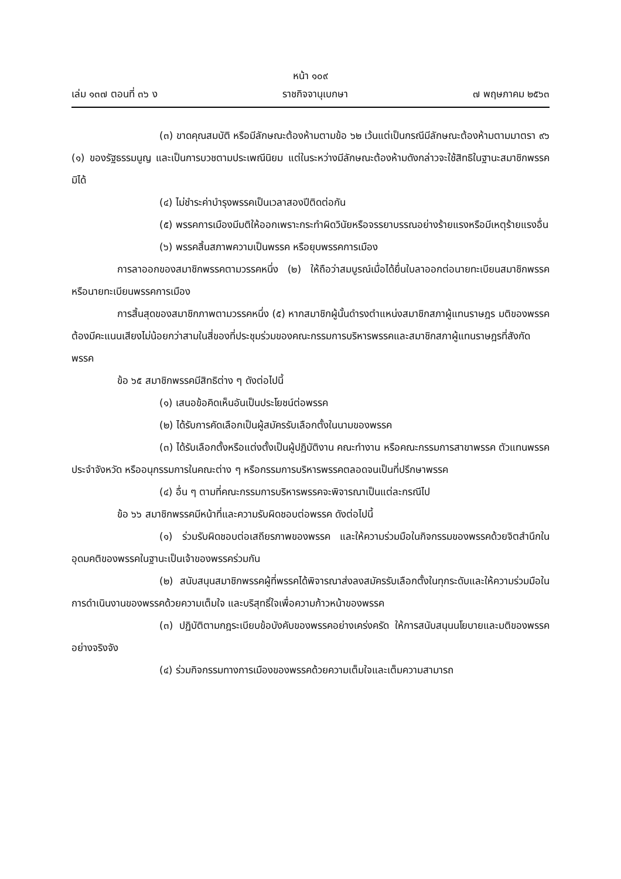หน้า ๑๐๙
เล่ม ๑๓๗ ตอนที่ ๓๖ ง ราชกิจจานุเบกษา ๗ พฤษภาคม ๒๕๖๓
(๓) ขาดคุณสมบัติ หรือมีลักษณะต้องห้ามตามข้อ ๖๒ เว้นแต่เป็นกรณีมีลักษณะต้องห้ามตามมาตรา ๙๖ (๑) ของรัฐธรรมนูญ และเป็นการบวชตามประเพณีนิยม แต่ในระหว่างมีลักษณะต้องห้ามดังกล่าวจะใช้สิทธิในฐานะสมาชิกพรรคมิได้
(๔) ไม่ชำระค่าบำรุงพรรคเป็นเวลาสองปีติดต่อกัน
(๕) พรรคการเมืองมีมติให้ออกเพราะกระทำผิดวินัยหรือจรรยาบรรณอย่างร้ายแรงหรือมีเหตุร้ายแรงอื่น
(๖) พรรคสิ้นสภาพความเป็นพรรค หรือยุบพรรคการเมือง
การลาออกของสมาชิกพรรคตามวรรคหนึ่ง (๒) ให้ถือว่าสมบูรณ์เมื่อได้ยื่นใบลาออกต่อนายทะเบียนสมาชิกพรรคหรือนายทะเบียนพรรคการเมือง
การสิ้นสุดของสมาชิกภาพตามวรรคหนึ่ง (๕) หากสมาชิกผู้นั้นดำรงตำแหน่งสมาชิกสภาผู้แทนราษฎร มติของพรรคต้องมีคะแนนเสียงไม่น้อยกว่าสามในสี่ของที่ประชุมร่วมของคณะกรรมการบริหารพรรคและสมาชิกสภาผู้แทนราษฎรที่สังกัดพรรค
ข้อ ๖๕ สมาชิกพรรคมีสิทธิต่าง ๆ ดังต่อไปนี้
(๑) เสนอข้อคิดเห็นอันเป็นประโยชน์ต่อพรรค
(๒) ได้รับการคัดเลือกเป็นผู้สมัครรับเลือกตั้งในนามของพรรค
(๓) ได้รับเลือกตั้งหรือแต่งตั้งเป็นผู้ปฏิบัติงาน คณะทำงาน หรือคณะกรรมการสาขาพรรค ตัวแทนพรรคประจำจังหวัด หรืออนุกรรมการในคณะต่าง ๆ หรือกรรมการบริหารพรรคตลอดจนเป็นที่ปรึกษาพรรค
(๔) อื่น ๆ ตามที่คณะกรรมการบริหารพรรคจะพิจารณาเป็นแต่ละกรณีไป
ข้อ ๖๖ สมาชิกพรรคมีหน้าที่และความรับผิดชอบต่อพรรค ดังต่อไปนี้
(๑) ร่วมรับผิดชอบต่อเสถียรภาพของพรรค และให้ความร่วมมือในกิจกรรมของพรรคด้วยจิตสำนึกในอุดมคติของพรรคในฐานะเป็นเจ้าของพรรคร่วมกัน
(๒) สนับสนุนสมาชิกพรรคผู้ที่พรรคได้พิจารณาส่งลงสมัครรับเลือกตั้งในทุกระดับและให้ความร่วมมือในการดำเนินงานของพรรคด้วยความเต็มใจ และบริสุทธิ์ใจเพื่อความก้าวหน้าของพรรค
(๓) ปฏิบัติตามกฎระเบียบข้อบังคับของพรรคอย่างเคร่งครัด ให้การสนับสนุนนโยบายและมติของพรรคอย่างจริงจัง
(๔) ร่วมกิจกรรมทางการเมืองของพรรคด้วยความเต็มใจและเต็มความสามารถ